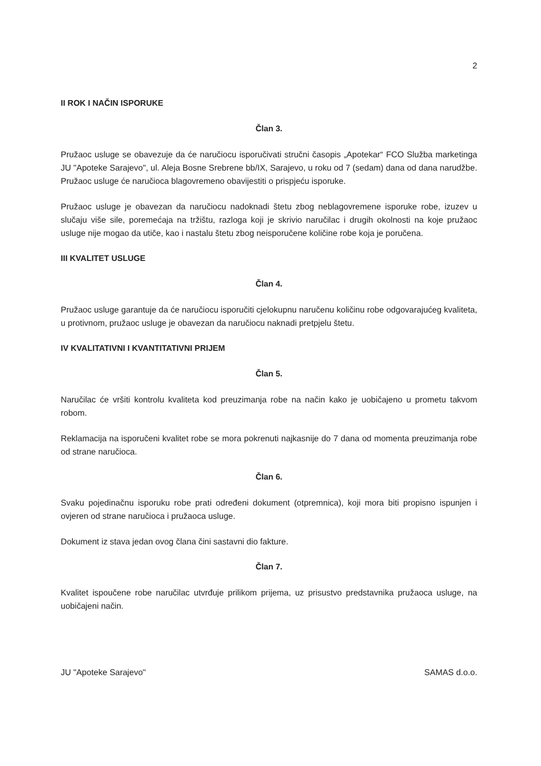2
II ROK I NAČIN ISPORUKE
Član 3.
Pružaoc usluge se obavezuje da će naručiocu isporučivati stručni časopis „Apotekar“ FCO Služba marketinga JU "Apoteke Sarajevo", ul. Aleja Bosne Srebrene bb/IX, Sarajevo, u roku od 7 (sedam) dana od dana narudžbe. Pružaoc usluge će naručioca blagovremeno obavijestiti o prispjeću isporuke.
Pružaoc usluge je obavezan da naručiocu nadoknadi štetu zbog neblagovremene isporuke robe, izuzev u slučaju više sile, poremećaja na tržištu, razloga koji je skrivio naručilac i drugih okolnosti na koje pružaoc usluge nije mogao da utiče, kao i nastalu štetu zbog neisporučene količine robe koja je poručena.
III KVALITET USLUGE
Član 4.
Pružaoc usluge garantuje da će naručiocu isporučiti cjelokupnu naručenu količinu robe odgovarajućeg kvaliteta, u protivnom, pružaoc usluge je obavezan da naručiocu naknadi pretpjelu štetu.
IV KVALITATIVNI I KVANTITATIVNI PRIJEM
Član 5.
Naručilac će vršiti kontrolu kvaliteta kod preuzimanja robe na način kako je uobičajeno u prometu takvom robom.
Reklamacija na isporučeni kvalitet robe se mora pokrenuti najkasnije do 7 dana od momenta preuzimanja robe od strane naručioca.
Član 6.
Svaku pojedinačnu isporuku robe prati određeni dokument (otpremnica), koji mora biti propisno ispunjen i ovjeren od strane naručioca i pružaoca usluge.
Dokument iz stava jedan ovog člana čini sastavni dio fakture.
Član 7.
Kvalitet ispoučene robe naručilac utvrđuje prilikom prijema, uz prisustvo predstavnika pružaoca usluge, na uobičajeni način.
JU "Apoteke Sarajevo" SAMAS d.o.o.